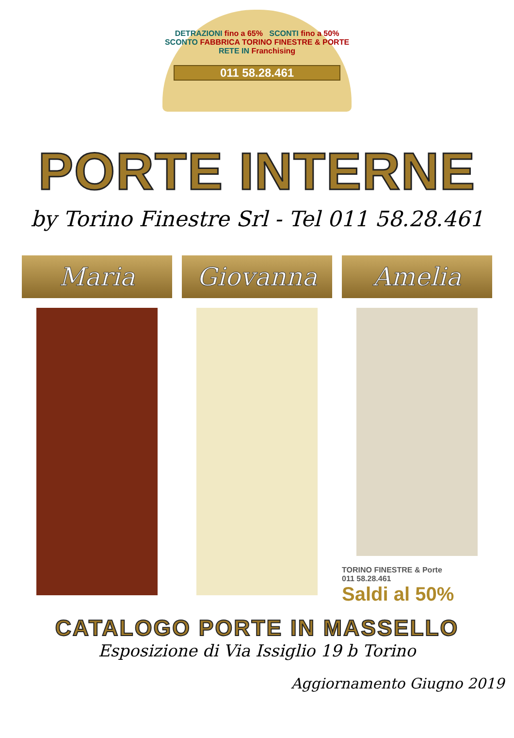DETRAZIONI fino a 65% SCONTI fino a 50%
SCONTO FABBRICA TORINO FINESTRE & PORTE RETE IN Franchising
011 58.28.461
PORTE INTERNE
by Torino Finestre Srl - Tel 011 58.28.461
Maria Giovanna Amelia
TORINO FINESTRE & Porte
011 58.28.461
Saldi al 50%
CATALOGO PORTE IN MASSELLO
Esposizione di Via Issiglio 19 b Torino
Aggiornamento Giugno 2019